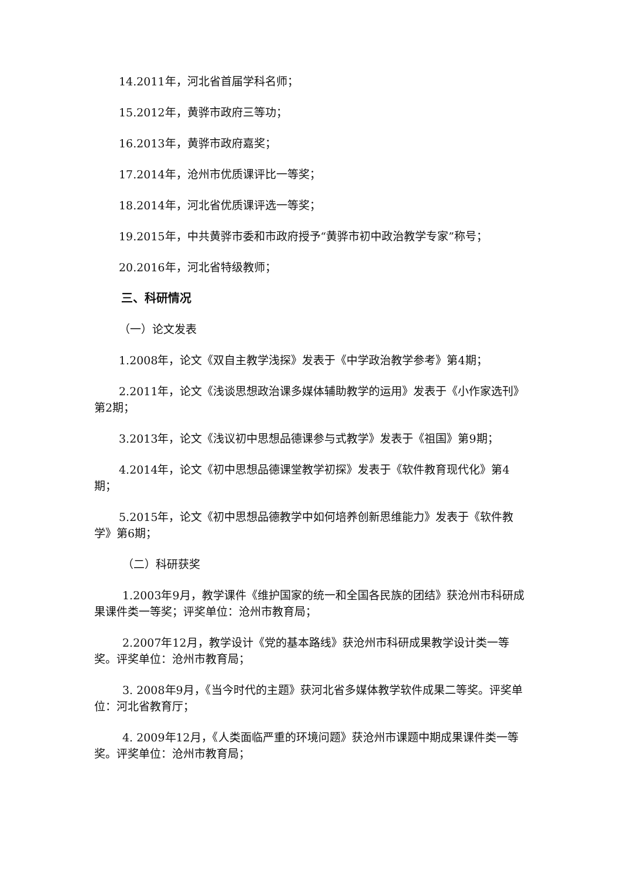14.2011年，河北省首届学科名师；
15.2012年，黄骅市政府三等功；
16.2013年，黄骅市政府嘉奖；
17.2014年，沧州市优质课评比一等奖；
18.2014年，河北省优质课评选一等奖；
19.2015年，中共黄骅市委和市政府授予“黄骅市初中政治教学专家”称号；
20.2016年，河北省特级教师；
三、科研情况
（一）论文发表
1.2008年，论文《双自主教学浅探》发表于《中学政治教学参考》第4期；
2.2011年，论文《浅谈思想政治课多媒体辅助教学的运用》发表于《小作家选刊》第2期；
3.2013年，论文《浅议初中思想品德课参与式教学》发表于《祖国》第9期；
4.2014年，论文《初中思想品德课堂教学初探》发表于《软件教育现代化》第4期；
5.2015年，论文《初中思想品德教学中如何培养创新思维能力》发表于《软件教学》第6期；
（二）科研获奖
1.2003年9月，教学课件《维护国家的统一和全国各民族的团结》获沧州市科研成果课件类一等奖；评奖单位：沧州市教育局；
2.2007年12月，教学设计《党的基本路线》获沧州市科研成果教学设计类一等奖。评奖单位：沧州市教育局；
3. 2008年9月，《当今时代的主题》获河北省多媒体教学软件成果二等奖。评奖单位：河北省教育厅；
4. 2009年12月，《人类面临严重的环境问题》获沧州市课题中期成果课件类一等奖。评奖单位：沧州市教育局；